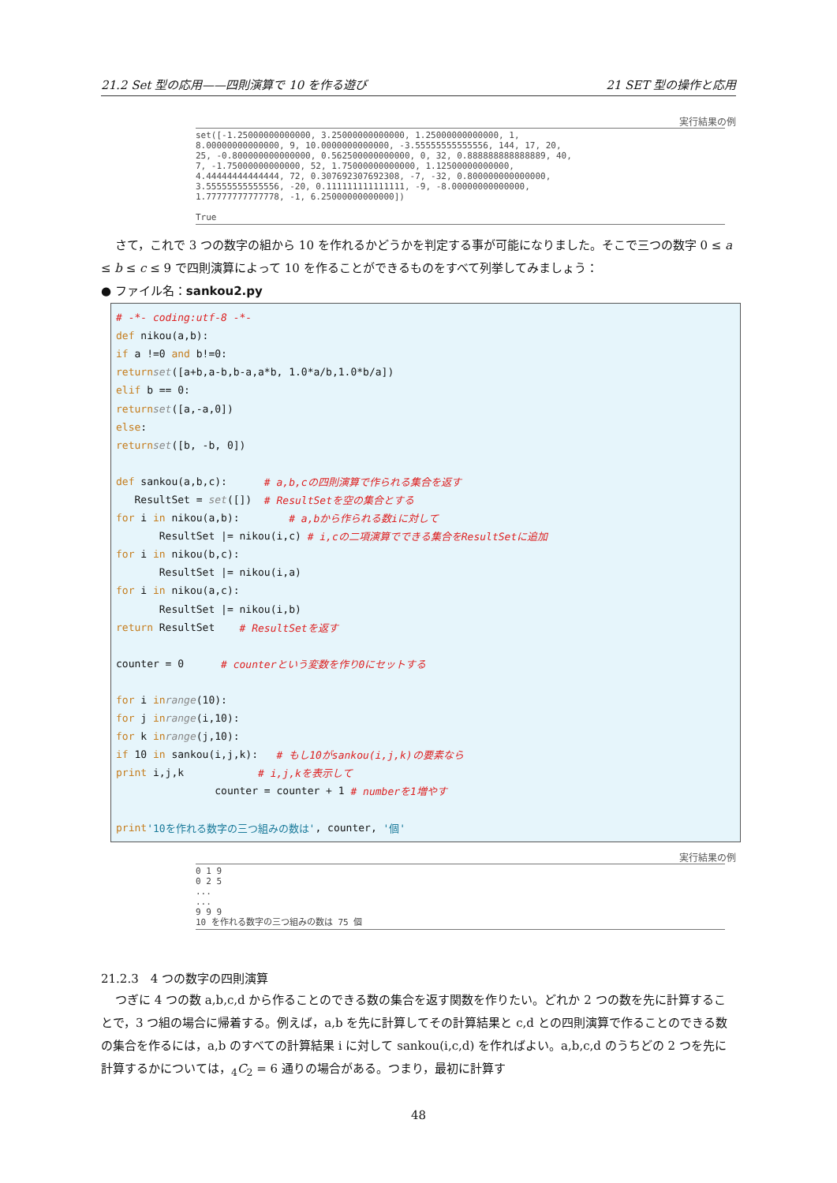21.2 Set 型の応用——四則演算で 10 を作る遊び 21 SET 型の操作と応用
実行結果の例
set([-1.25000000000000, 3.25000000000000, 1.25000000000000, 1, 8.00000000000000, 9, 10.0000000000000, -3.55555555555556, 144, 17, 20, 25, -0.800000000000000, 0.562500000000000, 0, 32, 0.888888888888889, 40, 7, -1.75000000000000, 52, 1.75000000000000, 1.12500000000000, 4.44444444444444, 72, 0.307692307692308, -7, -32, 0.800000000000000, 3.55555555555556, -20, 0.111111111111111, -9, -8.00000000000000, 1.77777777777778, -1, 6.25000000000000]) True
さて，これで 3 つの数字の組から 10 を作れるかどうかを判定する事が可能になりました。そこで三つの数字 0 ≤ a ≤ b ≤ c ≤ 9 で四則演算によって 10 を作ることができるものをすべて列挙してみましょう：
● ファイル名：sankou2.py
# -*- coding:utf-8 -*-
def nikou(a,b):
if a !=0 and b!=0:
return set ([a+b,a-b,b-a,a*b, 1.0*a/b,1.0*b/a])
elif b == 0:
return set ([a,-a,0])
else:
return set ([b, -b, 0])
def sankou(a,b,c): # a,b,cの四則演算で作られる集合を返す
ResultSet = set ([]) # ResultSetを空の集合とする
for i in nikou(a,b): # a,bから作られる数iに対して
ResultSet |= nikou(i,c) # i,cの二項演算でできる集合をResultSetに追加
for i in nikou(b,c):
ResultSet |= nikou(i,a)
for i in nikou(a,c):
ResultSet |= nikou(i,b)
return ResultSet # ResultSetを返す
counter = 0 # counterという変数を作り0にセットする
for i in range (10):
for j in range (i,10):
for k in range (j,10):
if 10 in sankou(i,j,k): # もし10がsankou(i,j,k)の要素なら
print i,j,k # i,j,kを表示して
counter = counter + 1 # numberを1増やす
print '10を作れる数字の三つ組みの数は', counter, '個'
実行結果の例
0 1 9 0 2 5 ... ... 9 9 9 10 を作れる数字の三つ組みの数は 75 個
21.2.3　4 つの数字の四則演算
つぎに 4 つの数 a,b,c,d から作ることのできる数の集合を返す関数を作りたい。どれか 2 つの数を先に計算することで，3 つ組の場合に帰着する。例えば，a,b を先に計算してその計算結果と c,d との四則演算で作ることのできる数の集合を作るには，a,b のすべての計算結果 i に対して sankou(i,c,d) を作ればよい。a,b,c,d のうちどの 2 つを先に計算するかについては，<sub>4</sub>C<sub>2</sub> = 6 通りの場合がある。つまり，最初に計算す
48